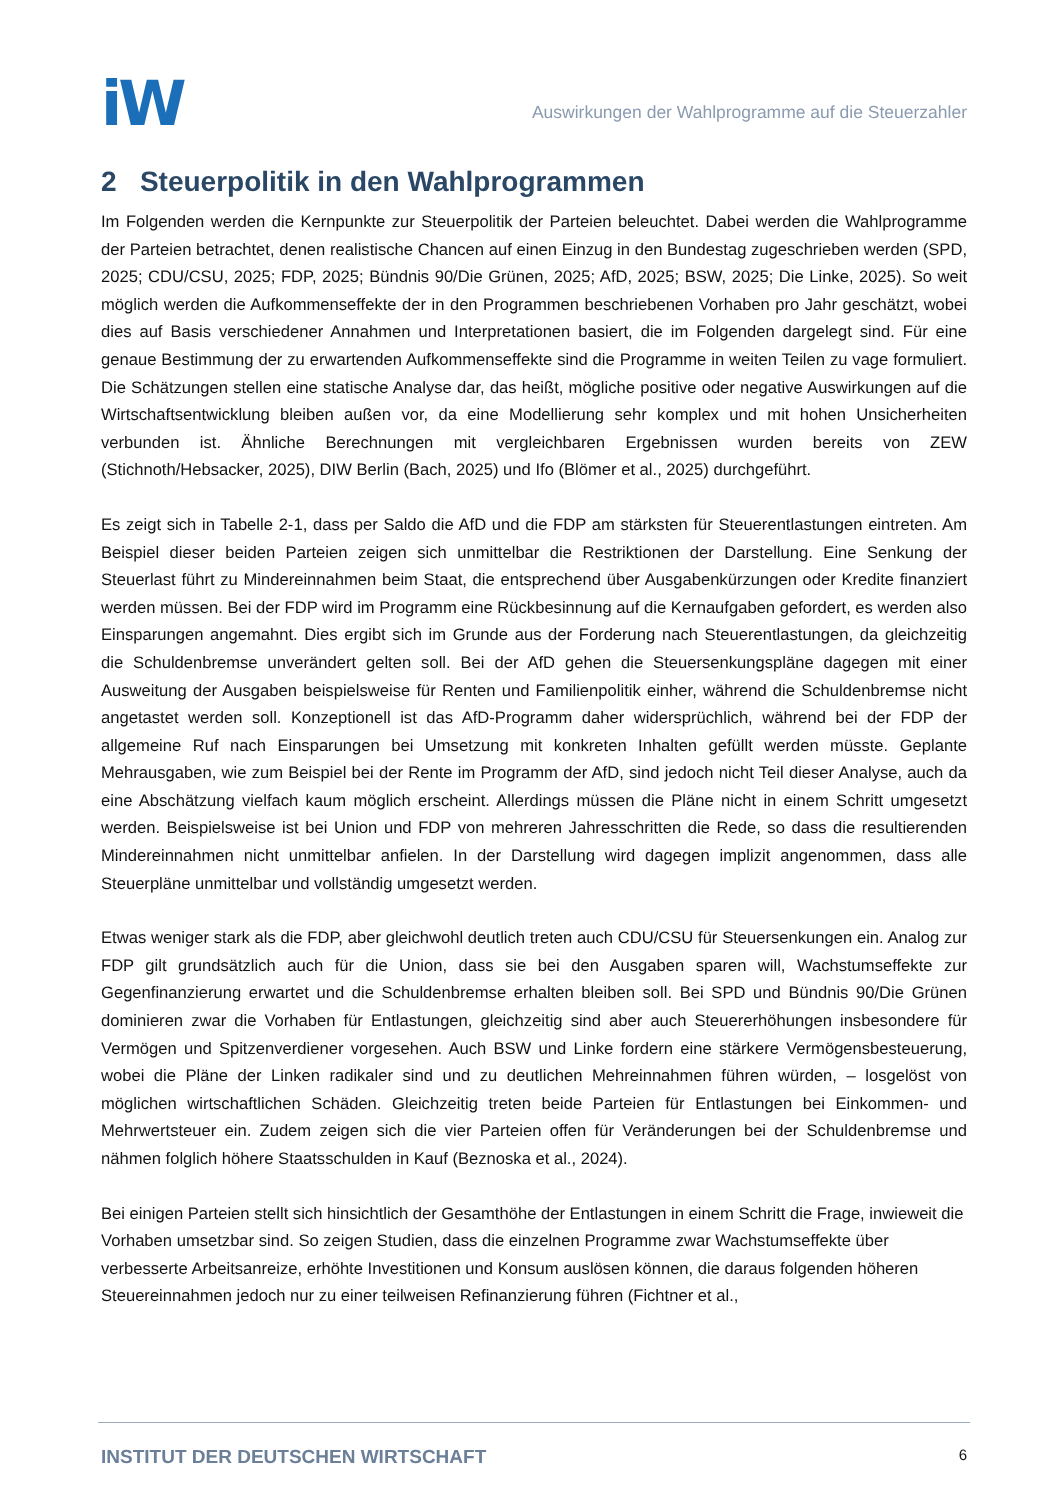iW
Auswirkungen der Wahlprogramme auf die Steuerzahler
2 Steuerpolitik in den Wahlprogrammen
Im Folgenden werden die Kernpunkte zur Steuerpolitik der Parteien beleuchtet. Dabei werden die Wahlprogramme der Parteien betrachtet, denen realistische Chancen auf einen Einzug in den Bundestag zugeschrieben werden (SPD, 2025; CDU/CSU, 2025; FDP, 2025; Bündnis 90/Die Grünen, 2025; AfD, 2025; BSW, 2025; Die Linke, 2025). So weit möglich werden die Aufkommenseffekte der in den Programmen beschriebenen Vorhaben pro Jahr geschätzt, wobei dies auf Basis verschiedener Annahmen und Interpretationen basiert, die im Folgenden dargelegt sind. Für eine genaue Bestimmung der zu erwartenden Aufkommenseffekte sind die Programme in weiten Teilen zu vage formuliert. Die Schätzungen stellen eine statische Analyse dar, das heißt, mögliche positive oder negative Auswirkungen auf die Wirtschaftsentwicklung bleiben außen vor, da eine Modellierung sehr komplex und mit hohen Unsicherheiten verbunden ist. Ähnliche Berechnungen mit vergleichbaren Ergebnissen wurden bereits von ZEW (Stichnoth/Hebsacker, 2025), DIW Berlin (Bach, 2025) und Ifo (Blömer et al., 2025) durchgeführt.
Es zeigt sich in Tabelle 2-1, dass per Saldo die AfD und die FDP am stärksten für Steuerentlastungen eintreten. Am Beispiel dieser beiden Parteien zeigen sich unmittelbar die Restriktionen der Darstellung. Eine Senkung der Steuerlast führt zu Mindereinnahmen beim Staat, die entsprechend über Ausgabenkürzungen oder Kredite finanziert werden müssen. Bei der FDP wird im Programm eine Rückbesinnung auf die Kernaufgaben gefordert, es werden also Einsparungen angemahnt. Dies ergibt sich im Grunde aus der Forderung nach Steuerentlastungen, da gleichzeitig die Schuldenbremse unverändert gelten soll. Bei der AfD gehen die Steuersenkungspläne dagegen mit einer Ausweitung der Ausgaben beispielsweise für Renten und Familienpolitik einher, während die Schuldenbremse nicht angetastet werden soll. Konzeptionell ist das AfD-Programm daher widersprüchlich, während bei der FDP der allgemeine Ruf nach Einsparungen bei Umsetzung mit konkreten Inhalten gefüllt werden müsste. Geplante Mehrausgaben, wie zum Beispiel bei der Rente im Programm der AfD, sind jedoch nicht Teil dieser Analyse, auch da eine Abschätzung vielfach kaum möglich erscheint. Allerdings müssen die Pläne nicht in einem Schritt umgesetzt werden. Beispielsweise ist bei Union und FDP von mehreren Jahresschritten die Rede, so dass die resultierenden Mindereinnahmen nicht unmittelbar anfielen. In der Darstellung wird dagegen implizit angenommen, dass alle Steuerpläne unmittelbar und vollständig umgesetzt werden.
Etwas weniger stark als die FDP, aber gleichwohl deutlich treten auch CDU/CSU für Steuersenkungen ein. Analog zur FDP gilt grundsätzlich auch für die Union, dass sie bei den Ausgaben sparen will, Wachstumseffekte zur Gegenfinanzierung erwartet und die Schuldenbremse erhalten bleiben soll. Bei SPD und Bündnis 90/Die Grünen dominieren zwar die Vorhaben für Entlastungen, gleichzeitig sind aber auch Steuererhöhungen insbesondere für Vermögen und Spitzenverdiener vorgesehen. Auch BSW und Linke fordern eine stärkere Vermögensbesteuerung, wobei die Pläne der Linken radikaler sind und zu deutlichen Mehreinnahmen führen würden, – losgelöst von möglichen wirtschaftlichen Schäden. Gleichzeitig treten beide Parteien für Entlastungen bei Einkommen- und Mehrwertsteuer ein. Zudem zeigen sich die vier Parteien offen für Veränderungen bei der Schuldenbremse und nähmen folglich höhere Staatsschulden in Kauf (Beznoska et al., 2024).
Bei einigen Parteien stellt sich hinsichtlich der Gesamthöhe der Entlastungen in einem Schritt die Frage, inwieweit die Vorhaben umsetzbar sind. So zeigen Studien, dass die einzelnen Programme zwar Wachstumseffekte über verbesserte Arbeitsanreize, erhöhte Investitionen und Konsum auslösen können, die daraus folgenden höheren Steuereinnahmen jedoch nur zu einer teilweisen Refinanzierung führen (Fichtner et al.,
INSTITUT DER DEUTSCHEN WIRTSCHAFT 6